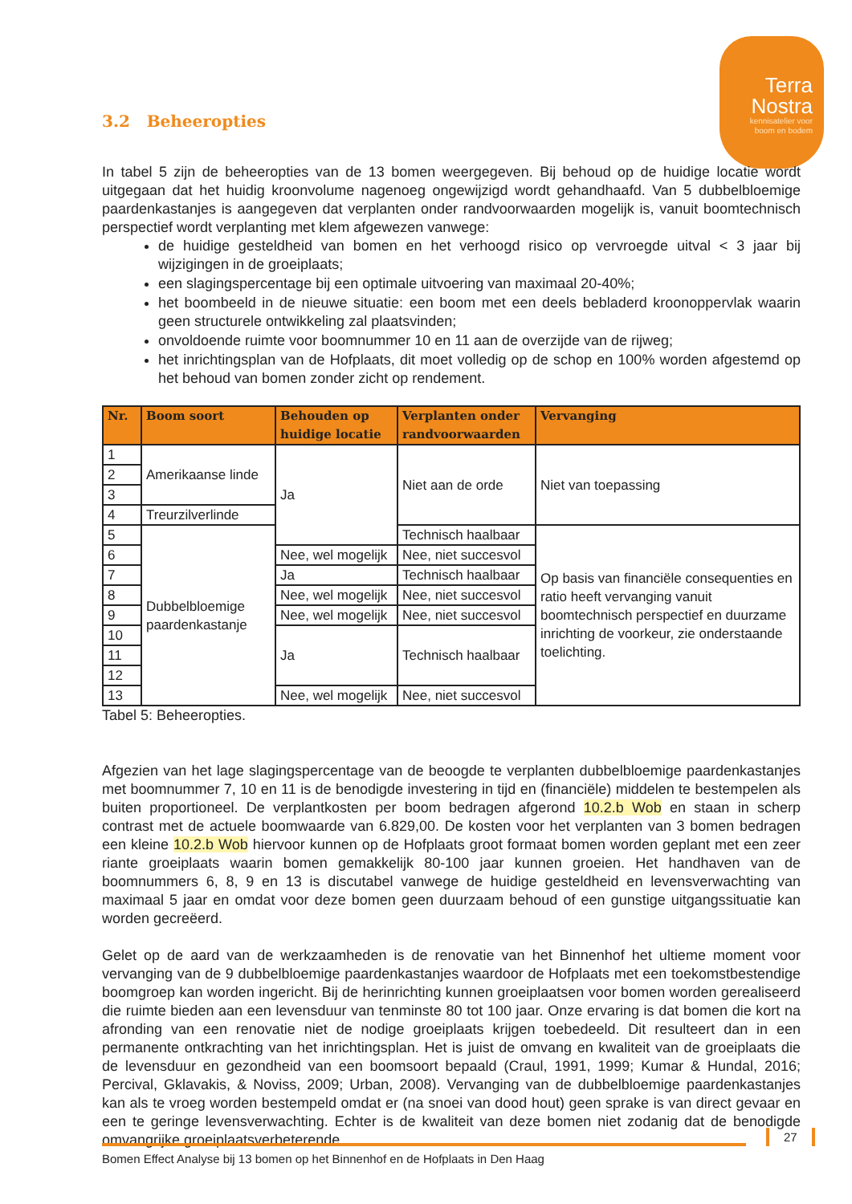Terra
Nostra
kennisatelier voor
boom en bodem
3.2 Beheeropties
In tabel 5 zijn de beheeropties van de 13 bomen weergegeven. Bij behoud op de huidige locatie wordt uitgegaan dat het huidig kroonvolume nagenoeg ongewijzigd wordt gehandhaafd. Van 5 dubbelbloemige paardenkastanjes is aangegeven dat verplanten onder randvoorwaarden mogelijk is, vanuit boomtechnisch perspectief wordt verplanting met klem afgewezen vanwege:
de huidige gesteldheid van bomen en het verhoogd risico op vervroegde uitval < 3 jaar bij wijzigingen in de groeiplaats;
een slagingspercentage bij een optimale uitvoering van maximaal 20-40%;
het boombeeld in de nieuwe situatie: een boom met een deels bebladerd kroonoppervlak waarin geen structurele ontwikkeling zal plaatsvinden;
onvoldoende ruimte voor boomnummer 10 en 11 aan de overzijde van de rijweg;
het inrichtingsplan van de Hofplaats, dit moet volledig op de schop en 100% worden afgestemd op het behoud van bomen zonder zicht op rendement.
| Nr. | Boom soort | Behouden op huidige locatie | Verplanten onder randvoorwaarden | Vervanging |
| --- | --- | --- | --- | --- |
| 1 | Amerikaanse linde | Ja | Niet aan de orde | Niet van toepassing |
| 2 | | | | |
| 3 | | | | |
| 4 | Treurzilverlinde | | | |
| 5 | Dubbelbloemige paardenkastanje | | Technisch haalbaar | Op basis van financiële consequenties en ratio heeft vervanging vanuit boomtechnisch perspectief en duurzame inrichting de voorkeur, zie onderstaande toelichting. |
| 6 | | Nee, wel mogelijk | Nee, niet succesvol | |
| 7 | | Ja | Technisch haalbaar | |
| 8 | | Nee, wel mogelijk | Nee, niet succesvol | |
| 9 | | Nee, wel mogelijk | Nee, niet succesvol | |
| 10 | | Ja | Technisch haalbaar | |
| 11 | | | | |
| 12 | | | | |
| 13 | | Nee, wel mogelijk | Nee, niet succesvol | |
Tabel 5: Beheeropties.
Afgezien van het lage slagingspercentage van de beoogde te verplanten dubbelbloemige paardenkastanjes met boomnummer 7, 10 en 11 is de benodigde investering in tijd en (financiële) middelen te bestempelen als buiten proportioneel. De verplantkosten per boom bedragen afgerond 10.2.b Wob en staan in scherp contrast met de actuele boomwaarde van 6.829,00. De kosten voor het verplanten van 3 bomen bedragen een kleine 10.2.b Wob hiervoor kunnen op de Hofplaats groot formaat bomen worden geplant met een zeer riante groeiplaats waarin bomen gemakkelijk 80-100 jaar kunnen groeien. Het handhaven van de boomnummers 6, 8, 9 en 13 is discutabel vanwege de huidige gesteldheid en levensverwachting van maximaal 5 jaar en omdat voor deze bomen geen duurzaam behoud of een gunstige uitgangssituatie kan worden gecreëerd.
Gelet op de aard van de werkzaamheden is de renovatie van het Binnenhof het ultieme moment voor vervanging van de 9 dubbelbloemige paardenkastanjes waardoor de Hofplaats met een toekomstbestendige boomgroep kan worden ingericht. Bij de herinrichting kunnen groeiplaatsen voor bomen worden gerealiseerd die ruimte bieden aan een levensduur van tenminste 80 tot 100 jaar. Onze ervaring is dat bomen die kort na afronding van een renovatie niet de nodige groeiplaats krijgen toebedeeld. Dit resulteert dan in een permanente ontkrachting van het inrichtingsplan. Het is juist de omvang en kwaliteit van de groeiplaats die de levensduur en gezondheid van een boomsoort bepaald (Craul, 1991, 1999; Kumar & Hundal, 2016; Percival, Gklavakis, & Noviss, 2009; Urban, 2008). Vervanging van de dubbelbloemige paardenkastanjes kan als te vroeg worden bestempeld omdat er (na snoei van dood hout) geen sprake is van direct gevaar en een te geringe levensverwachting. Echter is de kwaliteit van deze bomen niet zodanig dat de benodigde omvangrijke groeiplaatsverbeterende
27
Bomen Effect Analyse bij 13 bomen op het Binnenhof en de Hofplaats in Den Haag